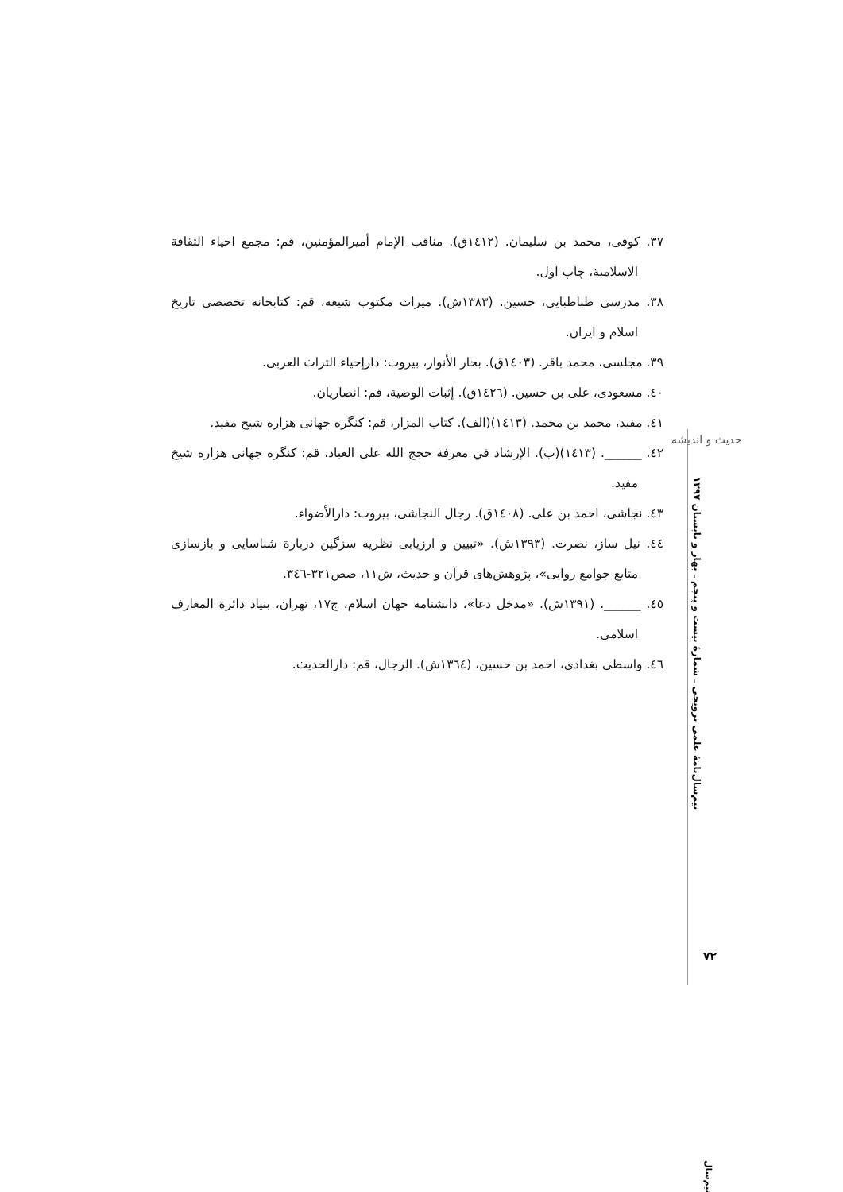۳۷. کوفی، محمد بن سلیمان. (۱٤۱۲ق). مناقب الإمام أمیرالمؤمنین، قم: مجمع احیاء الثقافة الاسلامیة، چاپ اول.
۳۸. مدرسی طباطبایی، حسین. (۱۳۸۳ش). میراث مکتوب شیعه، قم: کتابخانه تخصصی تاریخ اسلام و ایران.
۳۹. مجلسی، محمد باقر. (۱٤۰۳ق). بحار الأنوار، بیروت: دارإحیاء التراث العربی.
٤۰. مسعودی، علی بن حسین. (۱٤۲٦ق). إثبات الوصیة، قم: انصاریان.
٤۱. مفید، محمد بن محمد. (۱٤۱۳)(الف). کتاب المزار، قم: کنگره جهانی هزاره شیخ مفید.
٤۲. ______. (۱٤۱۳)(ب). الإرشاد في معرفة حجج الله علی العباد، قم: کنگره جهانی هزاره شیخ مفید.
٤۳. نجاشی، احمد بن علی. (۱٤۰۸ق). رجال النجاشی، بیروت: دارالأضواء.
٤٤. نیل ساز، نصرت. (۱۳۹۳ش). «تبیین و ارزیابی نظریه سزگین دربارة شناسایی و بازسازی متابع جوامع روایی»، پژوهش‌های قرآن و حدیث، ش۱۱، صص۳۲۱-۳٤٦.
٤٥. ______. (۱۳۹۱ش). «مدخل دعا»، دانشنامه جهان اسلام، ج۱۷، تهران، بنیاد دائرة المعارف اسلامی.
٤٦. واسطی بغدادی، احمد بن حسین، (۱۳٦٤ش). الرجال، قم: دارالحدیث.
حدیث و اندیشه
نیم‌سال‌نامهٔ علمی ترویجی ـ شمارهٔ بیست و پنجم ـ بهار و تابستان ۱۳۹۷
۷۲
نیم‌سال